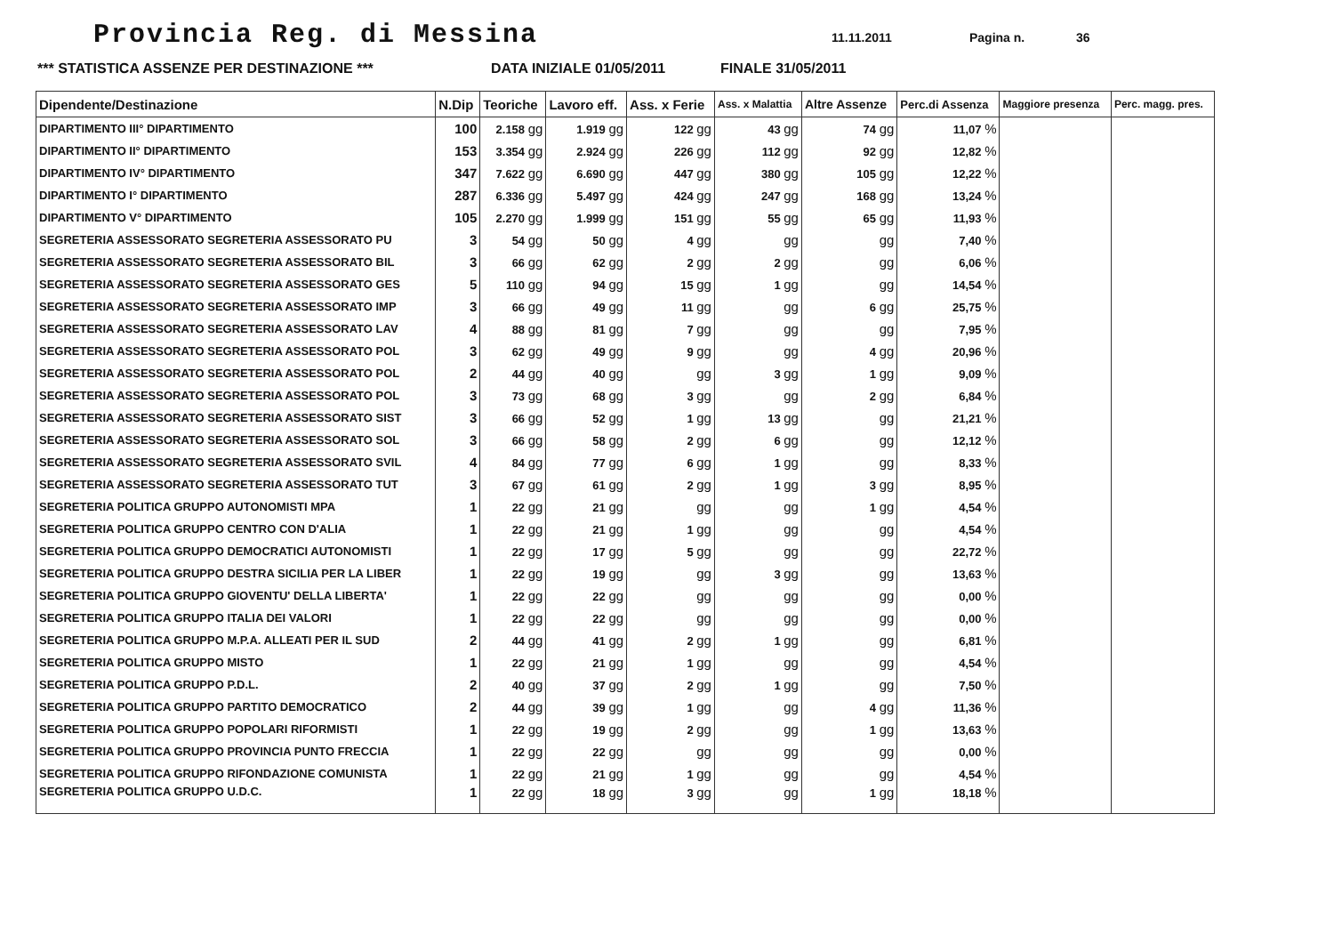Provincia Reg. di Messina
11.11.2011 Pagina n. 36
*** STATISTICA ASSENZE PER DESTINAZIONE *** DATA INIZIALE 01/05/2011 FINALE 31/05/2011
| Dipendente/Destinazione | N.Dip | Teoriche | Lavoro eff. | Ass. x Ferie | Ass. x Malattia | Altre Assenze | Perc.di Assenza | Maggiore presenza | Perc. magg. pres. |
| --- | --- | --- | --- | --- | --- | --- | --- | --- | --- |
| DIPARTIMENTO III° DIPARTIMENTO | 100 | 2.158 gg | 1.919 gg | 122 gg | 43 gg | 74 gg | 11,07 % | | |
| DIPARTIMENTO II° DIPARTIMENTO | 153 | 3.354 gg | 2.924 gg | 226 gg | 112 gg | 92 gg | 12,82 % | | |
| DIPARTIMENTO IV° DIPARTIMENTO | 347 | 7.622 gg | 6.690 gg | 447 gg | 380 gg | 105 gg | 12,22 % | | |
| DIPARTIMENTO I° DIPARTIMENTO | 287 | 6.336 gg | 5.497 gg | 424 gg | 247 gg | 168 gg | 13,24 % | | |
| DIPARTIMENTO V° DIPARTIMENTO | 105 | 2.270 gg | 1.999 gg | 151 gg | 55 gg | 65 gg | 11,93 % | | |
| SEGRETERIA ASSESSORATO SEGRETERIA ASSESSORATO PU | 3 | 54 gg | 50 gg | 4 gg | gg | gg | 7,40 % | | |
| SEGRETERIA ASSESSORATO SEGRETERIA ASSESSORATO BIL | 3 | 66 gg | 62 gg | 2 gg | 2 gg | gg | 6,06 % | | |
| SEGRETERIA ASSESSORATO SEGRETERIA ASSESSORATO GES | 5 | 110 gg | 94 gg | 15 gg | 1 gg | gg | 14,54 % | | |
| SEGRETERIA ASSESSORATO SEGRETERIA ASSESSORATO IMP | 3 | 66 gg | 49 gg | 11 gg | gg | 6 gg | 25,75 % | | |
| SEGRETERIA ASSESSORATO SEGRETERIA ASSESSORATO LAV | 4 | 88 gg | 81 gg | 7 gg | gg | gg | 7,95 % | | |
| SEGRETERIA ASSESSORATO SEGRETERIA ASSESSORATO POL | 3 | 62 gg | 49 gg | 9 gg | gg | 4 gg | 20,96 % | | |
| SEGRETERIA ASSESSORATO SEGRETERIA ASSESSORATO POL | 2 | 44 gg | 40 gg | gg | 3 gg | 1 gg | 9,09 % | | |
| SEGRETERIA ASSESSORATO SEGRETERIA ASSESSORATO POL | 3 | 73 gg | 68 gg | 3 gg | gg | 2 gg | 6,84 % | | |
| SEGRETERIA ASSESSORATO SEGRETERIA ASSESSORATO SIST | 3 | 66 gg | 52 gg | 1 gg | 13 gg | gg | 21,21 % | | |
| SEGRETERIA ASSESSORATO SEGRETERIA ASSESSORATO SOL | 3 | 66 gg | 58 gg | 2 gg | 6 gg | gg | 12,12 % | | |
| SEGRETERIA ASSESSORATO SEGRETERIA ASSESSORATO SVIL | 4 | 84 gg | 77 gg | 6 gg | 1 gg | gg | 8,33 % | | |
| SEGRETERIA ASSESSORATO SEGRETERIA ASSESSORATO TUT | 3 | 67 gg | 61 gg | 2 gg | 1 gg | 3 gg | 8,95 % | | |
| SEGRETERIA POLITICA GRUPPO AUTONOMISTI MPA | 1 | 22 gg | 21 gg | gg | gg | 1 gg | 4,54 % | | |
| SEGRETERIA POLITICA GRUPPO CENTRO CON D'ALIA | 1 | 22 gg | 21 gg | 1 gg | gg | gg | 4,54 % | | |
| SEGRETERIA POLITICA GRUPPO DEMOCRATICI AUTONOMISTI | 1 | 22 gg | 17 gg | 5 gg | gg | gg | 22,72 % | | |
| SEGRETERIA POLITICA GRUPPO DESTRA SICILIA PER LA LIBER | 1 | 22 gg | 19 gg | gg | 3 gg | gg | 13,63 % | | |
| SEGRETERIA POLITICA GRUPPO GIOVENTU' DELLA LIBERTA' | 1 | 22 gg | 22 gg | gg | gg | gg | 0,00 % | | |
| SEGRETERIA POLITICA GRUPPO ITALIA DEI VALORI | 1 | 22 gg | 22 gg | gg | gg | gg | 0,00 % | | |
| SEGRETERIA POLITICA GRUPPO M.P.A. ALLEATI PER IL SUD | 2 | 44 gg | 41 gg | 2 gg | 1 gg | gg | 6,81 % | | |
| SEGRETERIA POLITICA GRUPPO MISTO | 1 | 22 gg | 21 gg | 1 gg | gg | gg | 4,54 % | | |
| SEGRETERIA POLITICA GRUPPO P.D.L. | 2 | 40 gg | 37 gg | 2 gg | 1 gg | gg | 7,50 % | | |
| SEGRETERIA POLITICA GRUPPO PARTITO DEMOCRATICO | 2 | 44 gg | 39 gg | 1 gg | gg | 4 gg | 11,36 % | | |
| SEGRETERIA POLITICA GRUPPO POPOLARI RIFORMISTI | 1 | 22 gg | 19 gg | 2 gg | gg | 1 gg | 13,63 % | | |
| SEGRETERIA POLITICA GRUPPO PROVINCIA PUNTO FRECCIA | 1 | 22 gg | 22 gg | gg | gg | gg | 0,00 % | | |
| SEGRETERIA POLITICA GRUPPO RIFONDAZIONE COMUNISTA | 1 | 22 gg | 21 gg | 1 gg | gg | gg | 4,54 % | | |
| SEGRETERIA POLITICA GRUPPO U.D.C. | 1 | 22 gg | 18 gg | 3 gg | gg | 1 gg | 18,18 % | | |